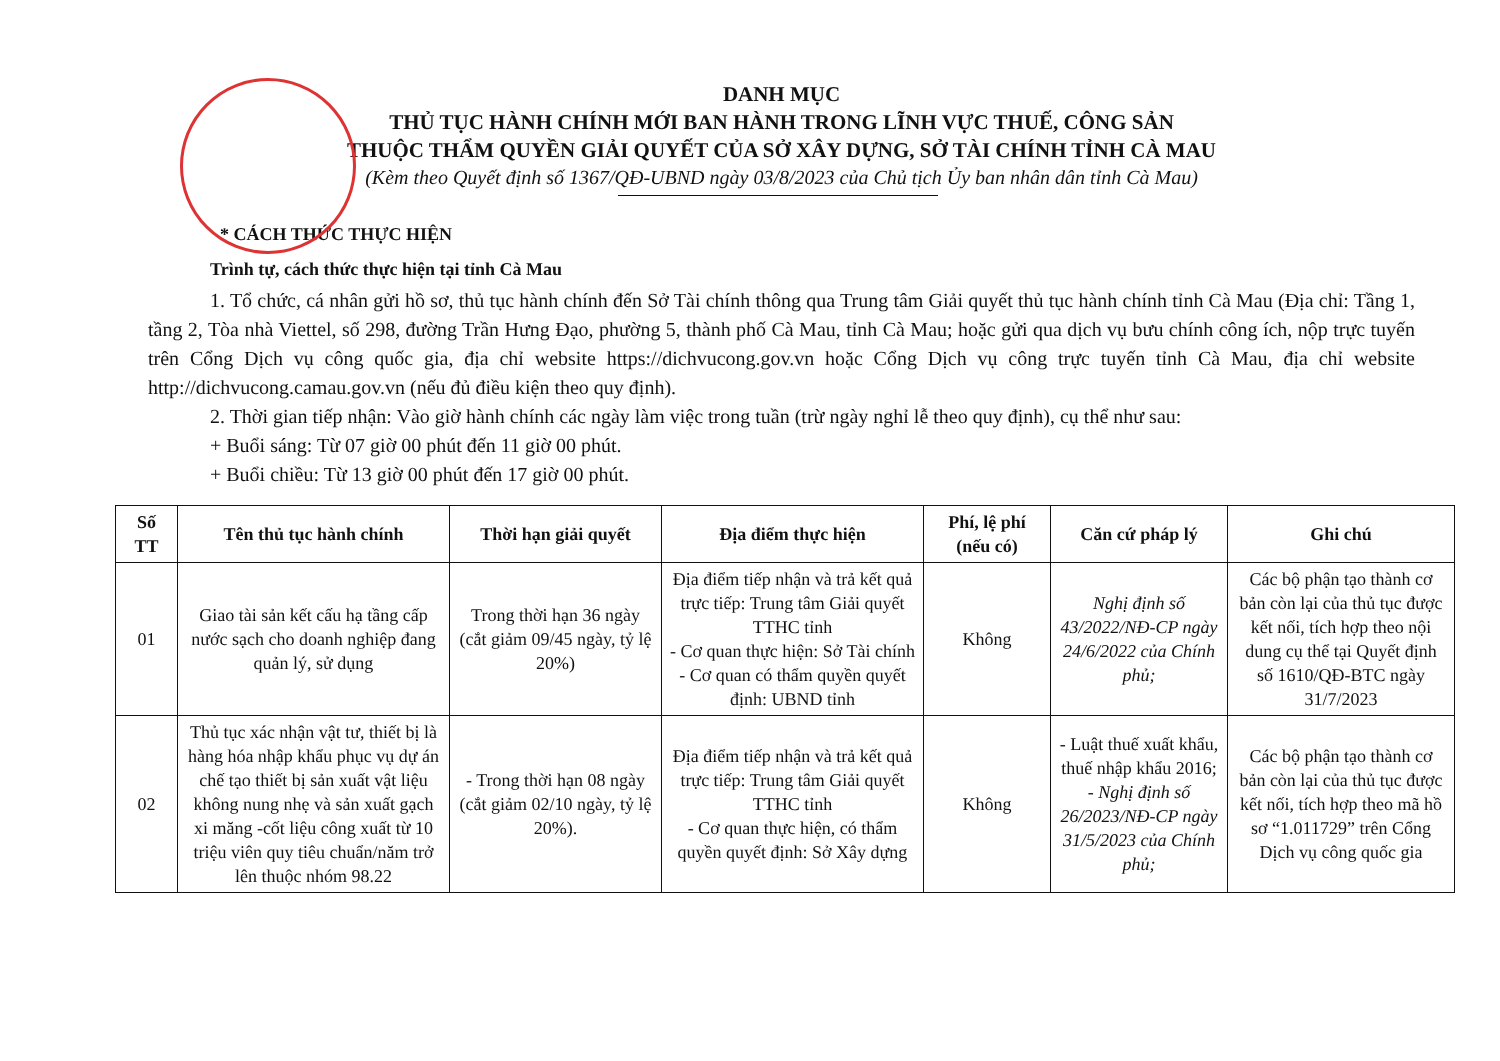DANH MỤC
THỦ TỤC HÀNH CHÍNH MỚI BAN HÀNH TRONG LĨNH VỰC THUẾ, CÔNG SẢN
THUỘC THẨM QUYỀN GIẢI QUYẾT CỦA SỞ XÂY DỰNG, SỞ TÀI CHÍNH TỈNH CÀ MAU
(Kèm theo Quyết định số 1367/QĐ-UBND ngày 03/8/2023 của Chủ tịch Ủy ban nhân dân tỉnh Cà Mau)
* CÁCH THỨC THỰC HIỆN
Trình tự, cách thức thực hiện tại tỉnh Cà Mau
1. Tổ chức, cá nhân gửi hồ sơ, thủ tục hành chính đến Sở Tài chính thông qua Trung tâm Giải quyết thủ tục hành chính tỉnh Cà Mau (Địa chỉ: Tầng 1, tầng 2, Tòa nhà Viettel, số 298, đường Trần Hưng Đạo, phường 5, thành phố Cà Mau, tỉnh Cà Mau; hoặc gửi qua dịch vụ bưu chính công ích, nộp trực tuyến trên Cổng Dịch vụ công quốc gia, địa chỉ website https://dichvucong.gov.vn hoặc Cổng Dịch vụ công trực tuyến tỉnh Cà Mau, địa chỉ website http://dichvucong.camau.gov.vn (nếu đủ điều kiện theo quy định).
2. Thời gian tiếp nhận: Vào giờ hành chính các ngày làm việc trong tuần (trừ ngày nghỉ lễ theo quy định), cụ thể như sau:
+ Buổi sáng: Từ 07 giờ 00 phút đến 11 giờ 00 phút.
+ Buổi chiều: Từ 13 giờ 00 phút đến 17 giờ 00 phút.
| Số TT | Tên thủ tục hành chính | Thời hạn giải quyết | Địa điểm thực hiện | Phí, lệ phí (nếu có) | Căn cứ pháp lý | Ghi chú |
| --- | --- | --- | --- | --- | --- | --- |
| 01 | Giao tài sản kết cấu hạ tầng cấp nước sạch cho doanh nghiệp đang quản lý, sử dụng | Trong thời hạn 36 ngày (cắt giảm 09/45 ngày, tỷ lệ 20%) | Địa điểm tiếp nhận và trả kết quả trực tiếp: Trung tâm Giải quyết TTHC tỉnh - Cơ quan thực hiện: Sở Tài chính - Cơ quan có thẩm quyền quyết định: UBND tỉnh | Không | Nghị định số 43/2022/NĐ-CP ngày 24/6/2022 của Chính phủ; | Các bộ phận tạo thành cơ bản còn lại của thủ tục được kết nối, tích hợp theo nội dung cụ thể tại Quyết định số 1610/QĐ-BTC ngày 31/7/2023 |
| 02 | Thủ tục xác nhận vật tư, thiết bị là hàng hóa nhập khẩu phục vụ dự án chế tạo thiết bị sản xuất vật liệu không nung nhẹ và sản xuất gạch xi măng -cốt liệu công xuất từ 10 triệu viên quy tiêu chuẩn/năm trở lên thuộc nhóm 98.22 | - Trong thời hạn 08 ngày (cắt giảm 02/10 ngày, tỷ lệ 20%). | Địa điểm tiếp nhận và trả kết quả trực tiếp: Trung tâm Giải quyết TTHC tỉnh - Cơ quan thực hiện, có thẩm quyền quyết định: Sở Xây dựng | Không | - Luật thuế xuất khẩu, thuế nhập khẩu 2016; - Nghị định số 26/2023/NĐ-CP ngày 31/5/2023 của Chính phủ; | Các bộ phận tạo thành cơ bản còn lại của thủ tục được kết nối, tích hợp theo mã hồ sơ “1.011729” trên Cổng Dịch vụ công quốc gia |